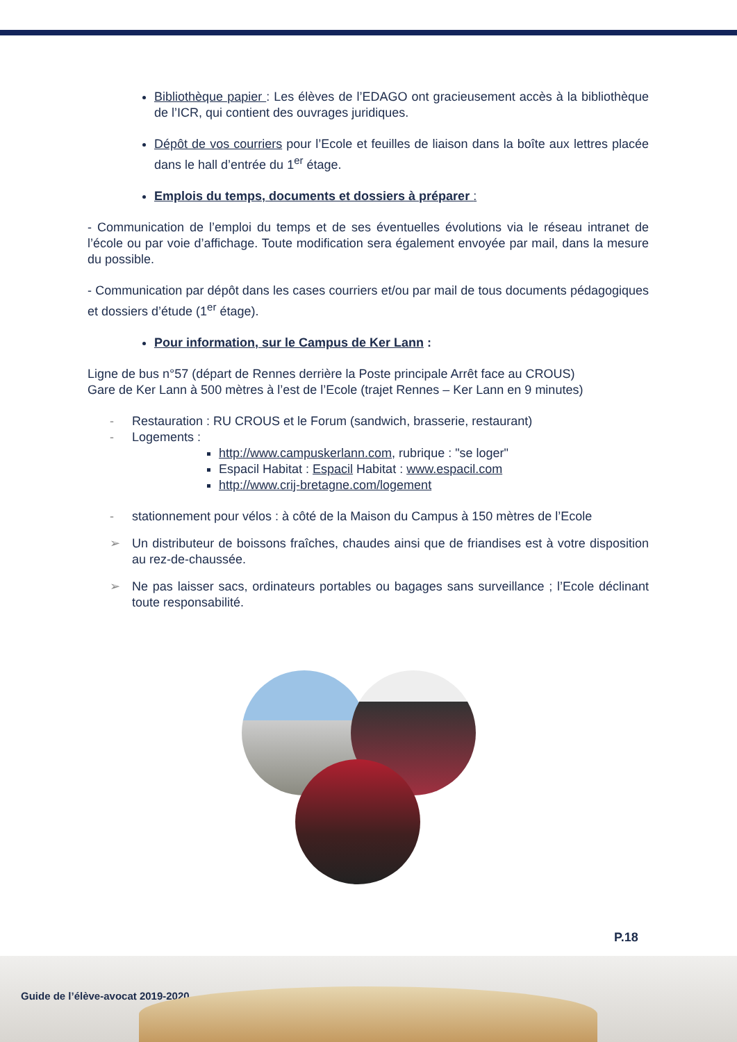Bibliothèque papier : Les élèves de l’EDAGO ont gracieusement accès à la bibliothèque de l’ICR, qui contient des ouvrages juridiques.
Dépôt de vos courriers pour l’Ecole et feuilles de liaison dans la boîte aux lettres placée dans le hall d’entrée du 1<sup>er</sup> étage.
Emplois du temps, documents et dossiers à préparer :
- Communication de l’emploi du temps et de ses éventuelles évolutions via le réseau intranet de l’école ou par voie d’affichage. Toute modification sera également envoyée par mail, dans la mesure du possible.
- Communication par dépôt dans les cases courriers et/ou par mail de tous documents pédagogiques et dossiers d’étude (1<sup>er</sup> étage).
Pour information, sur le Campus de Ker Lann :
Ligne de bus n°57 (départ de Rennes derrière la Poste principale Arrêt face au CROUS)
Gare de Ker Lann à 500 mètres à l’est de l’Ecole (trajet Rennes – Ker Lann en 9 minutes)
- Restauration : RU CROUS et le Forum (sandwich, brasserie, restaurant)
- Logements :
http://www.campuskerlann.com, rubrique : "se loger"
Espacil Habitat : Espacil Habitat : www.espacil.com
http://www.crij-bretagne.com/logement
- stationnement pour vélos : à côté de la Maison du Campus à 150 mètres de l’Ecole
➢ Un distributeur de boissons fraîches, chaudes ainsi que de friandises est à votre disposition au rez-de-chaussée.
➢ Ne pas laisser sacs, ordinateurs portables ou bagages sans surveillance ; l’Ecole déclinant toute responsabilité.
P.18
Guide de l’élève-avocat 2019-2020